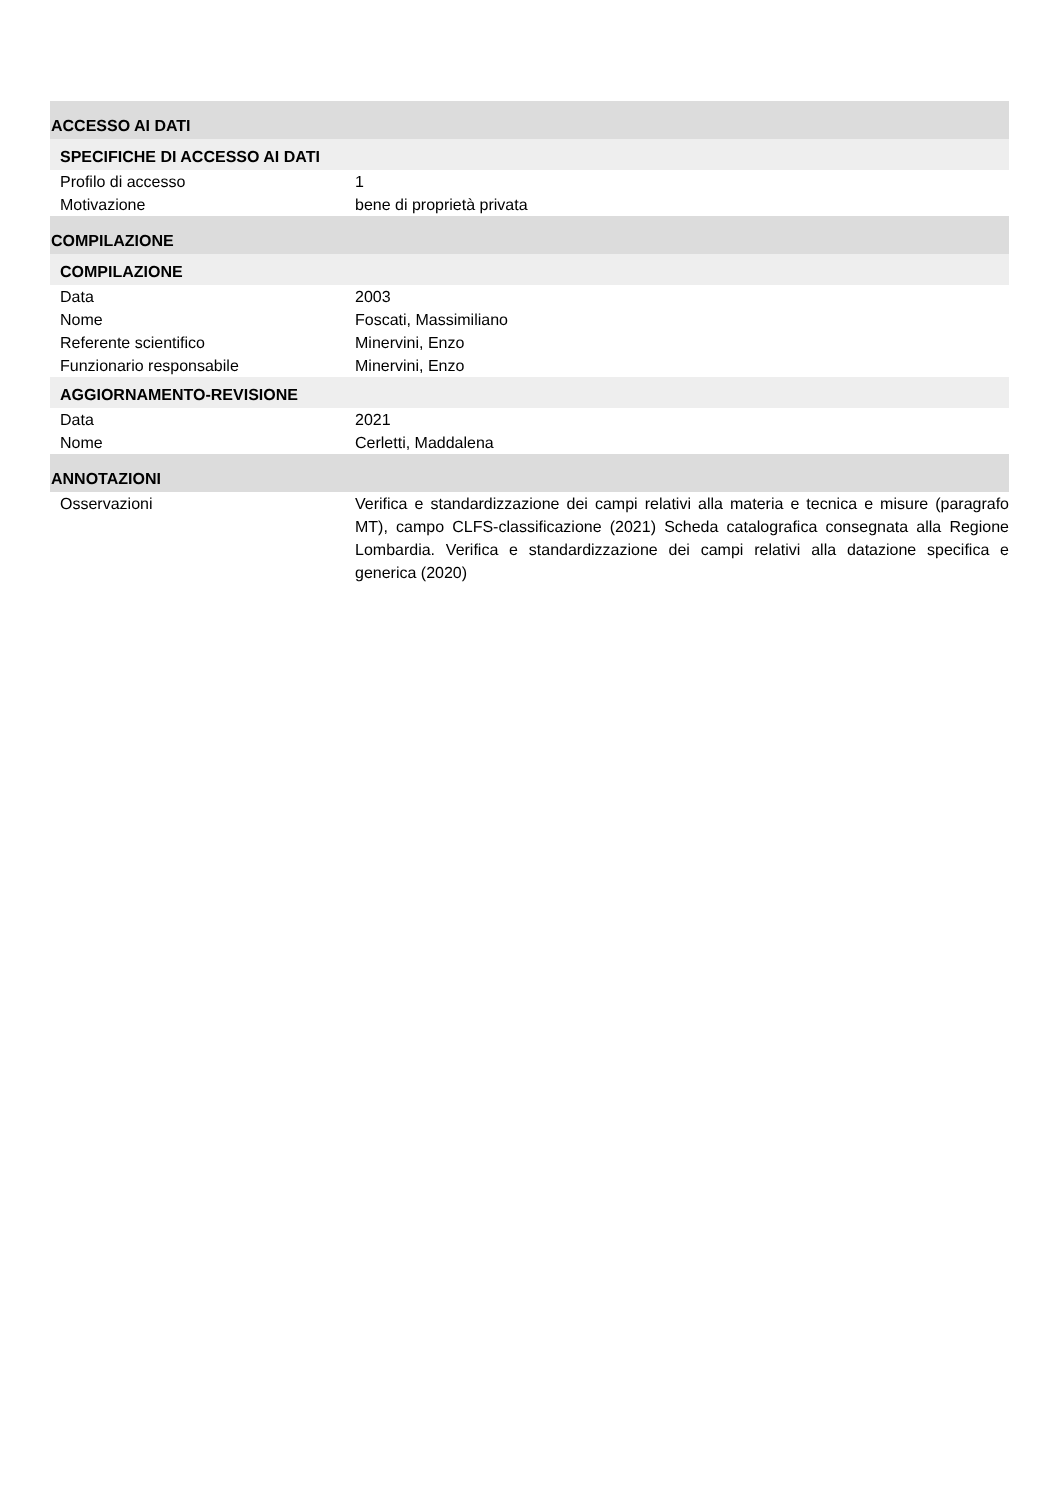ACCESSO AI DATI
SPECIFICHE DI ACCESSO AI DATI
Profilo di accesso 1
Motivazione bene di proprietà privata
COMPILAZIONE
COMPILAZIONE
Data 2003
Nome Foscati, Massimiliano
Referente scientifico Minervini, Enzo
Funzionario responsabile Minervini, Enzo
AGGIORNAMENTO-REVISIONE
Data 2021
Nome Cerletti, Maddalena
ANNOTAZIONI
Osservazioni Verifica e standardizzazione dei campi relativi alla materia e tecnica e misure (paragrafo MT), campo CLFS-classificazione (2021) Scheda catalografica consegnata alla Regione Lombardia. Verifica e standardizzazione dei campi relativi alla datazione specifica e generica (2020)